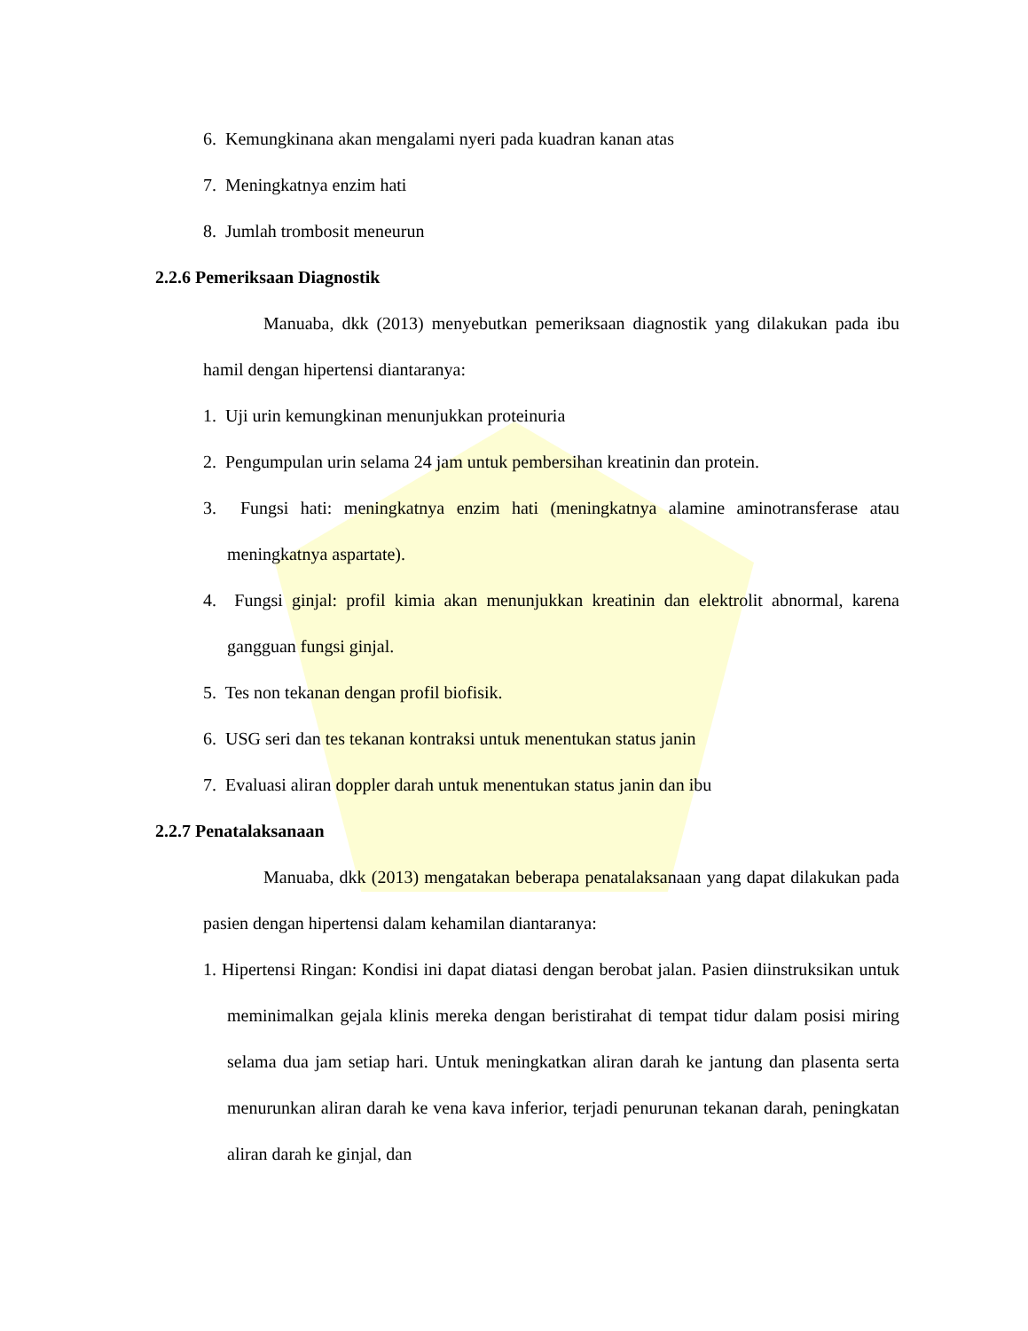6. Kemungkinana akan mengalami nyeri pada kuadran kanan atas
7. Meningkatnya enzim hati
8. Jumlah trombosit meneurun
2.2.6 Pemeriksaan Diagnostik
Manuaba, dkk (2013) menyebutkan pemeriksaan diagnostik yang dilakukan pada ibu hamil dengan hipertensi diantaranya:
1. Uji urin kemungkinan menunjukkan proteinuria
2. Pengumpulan urin selama 24 jam untuk pembersihan kreatinin dan protein.
3. Fungsi hati: meningkatnya enzim hati (meningkatnya alamine aminotransferase atau meningkatnya aspartate).
4. Fungsi ginjal: profil kimia akan menunjukkan kreatinin dan elektrolit abnormal, karena gangguan fungsi ginjal.
5. Tes non tekanan dengan profil biofisik.
6. USG seri dan tes tekanan kontraksi untuk menentukan status janin
7. Evaluasi aliran doppler darah untuk menentukan status janin dan ibu
2.2.7 Penatalaksanaan
Manuaba, dkk (2013) mengatakan beberapa penatalaksanaan yang dapat dilakukan pada pasien dengan hipertensi dalam kehamilan diantaranya:
1. Hipertensi Ringan: Kondisi ini dapat diatasi dengan berobat jalan. Pasien diinstruksikan untuk meminimalkan gejala klinis mereka dengan beristirahat di tempat tidur dalam posisi miring selama dua jam setiap hari. Untuk meningkatkan aliran darah ke jantung dan plasenta serta menurunkan aliran darah ke vena kava inferior, terjadi penurunan tekanan darah, peningkatan aliran darah ke ginjal, dan